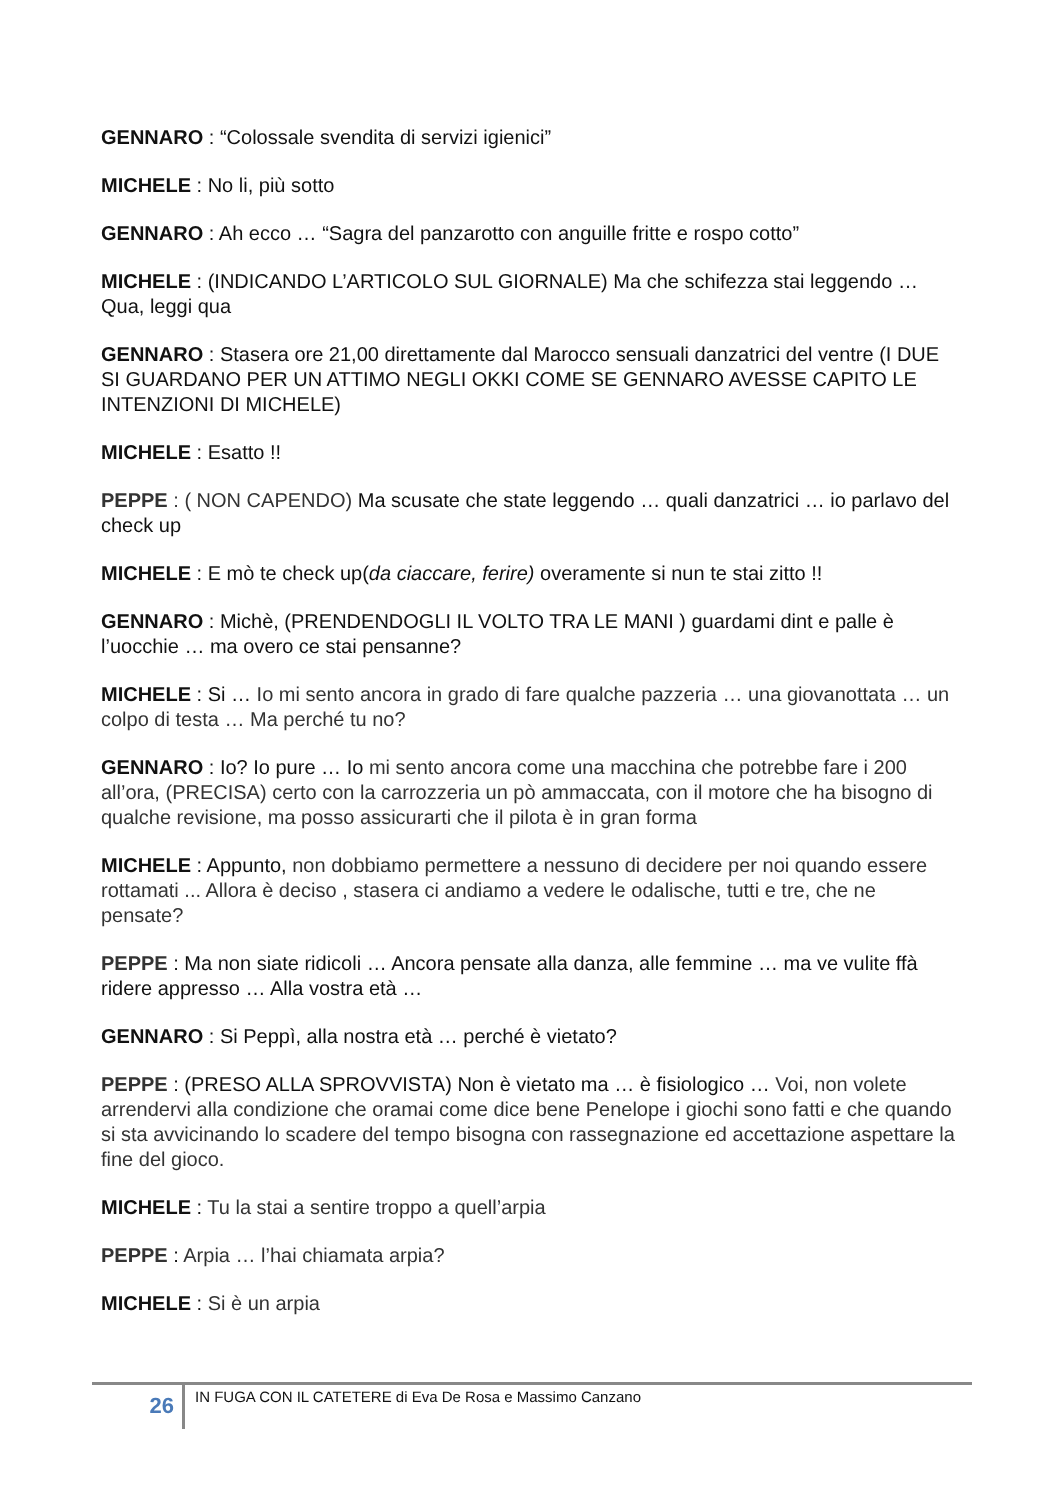GENNARO : “Colossale svendita di servizi igienici”
MICHELE : No li, più sotto
GENNARO : Ah ecco … “Sagra del panzarotto con anguille fritte e rospo cotto”
MICHELE : (INDICANDO L’ARTICOLO SUL GIORNALE) Ma che schifezza stai leggendo … Qua, leggi qua
GENNARO : Stasera ore 21,00 direttamente dal Marocco sensuali danzatrici del ventre (I DUE SI GUARDANO PER UN ATTIMO NEGLI OKKI COME SE GENNARO AVESSE CAPITO LE INTENZIONI DI MICHELE)
MICHELE : Esatto !!
PEPPE : ( NON CAPENDO) Ma scusate che state leggendo … quali danzatrici … io parlavo del check up
MICHELE : E mò te check up(da ciaccare, ferire) overamente si nun te stai zitto !!
GENNARO : Michè, (PRENDENDOGLI IL VOLTO TRA LE MANI ) guardami dint e palle è l’uocchie … ma overo ce stai pensanne?
MICHELE : Si … Io mi sento ancora in grado di fare qualche pazzeria … una giovanottata … un colpo di testa … Ma perché tu no?
GENNARO : Io? Io pure … Io mi sento ancora come una macchina che potrebbe fare i 200 all’ora, (PRECISA) certo con la carrozzeria un pò ammaccata, con il motore che ha bisogno di qualche revisione, ma posso assicurarti che il pilota è in gran forma
MICHELE : Appunto, non dobbiamo permettere a nessuno di decidere per noi quando essere rottamati ... Allora è deciso , stasera ci andiamo a vedere le odalische, tutti e tre, che ne pensate?
PEPPE : Ma non siate ridicoli … Ancora pensate alla danza, alle femmine … ma ve vulite ffà ridere appresso … Alla vostra età …
GENNARO : Si Peppì, alla nostra età … perché è vietato?
PEPPE : (PRESO ALLA SPROVVISTA) Non è vietato ma … è fisiologico … Voi, non volete arrendervi alla condizione che oramai come dice bene Penelope i giochi sono fatti e che quando si sta avvicinando lo scadere del tempo bisogna con rassegnazione ed accettazione aspettare la fine del gioco.
MICHELE : Tu la stai a sentire troppo a quell’arpia
PEPPE : Arpia … l’hai chiamata arpia?
MICHELE : Si è un arpia
26
IN FUGA CON IL CATETERE di Eva De Rosa e Massimo Canzano